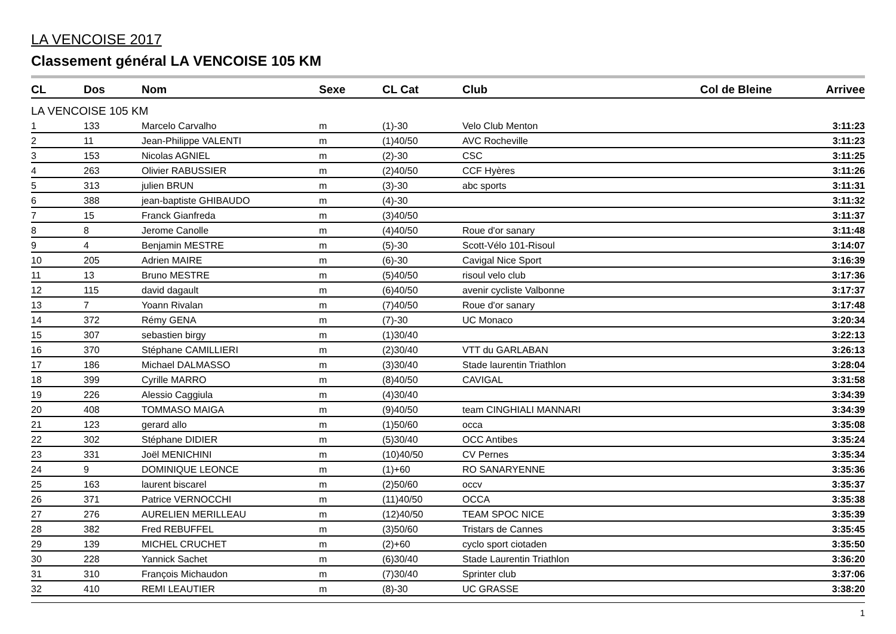LA VENCOISE 2017
Classement général LA VENCOISE 105 KM
| CL | Dos | Nom | Sexe | CL Cat | Club | Col de Bleine | Arrivee |
| --- | --- | --- | --- | --- | --- | --- | --- |
| LA VENCOISE 105 KM | | | | | | | |
| 1 | 133 | Marcelo Carvalho | m | (1)-30 | Velo Club Menton | | 3:11:23 |
| 2 | 11 | Jean-Philippe VALENTI | m | (1)40/50 | AVC Rocheville | | 3:11:23 |
| 3 | 153 | Nicolas AGNIEL | m | (2)-30 | CSC | | 3:11:25 |
| 4 | 263 | Olivier RABUSSIER | m | (2)40/50 | CCF Hyères | | 3:11:26 |
| 5 | 313 | julien BRUN | m | (3)-30 | abc sports | | 3:11:31 |
| 6 | 388 | jean-baptiste GHIBAUDO | m | (4)-30 | | | 3:11:32 |
| 7 | 15 | Franck Gianfreda | m | (3)40/50 | | | 3:11:37 |
| 8 | 8 | Jerome Canolle | m | (4)40/50 | Roue d'or sanary | | 3:11:48 |
| 9 | 4 | Benjamin MESTRE | m | (5)-30 | Scott-Vélo 101-Risoul | | 3:14:07 |
| 10 | 205 | Adrien MAIRE | m | (6)-30 | Cavigal Nice Sport | | 3:16:39 |
| 11 | 13 | Bruno MESTRE | m | (5)40/50 | risoul velo club | | 3:17:36 |
| 12 | 115 | david dagault | m | (6)40/50 | avenir cycliste Valbonne | | 3:17:37 |
| 13 | 7 | Yoann Rivalan | m | (7)40/50 | Roue d'or sanary | | 3:17:48 |
| 14 | 372 | Rémy GENA | m | (7)-30 | UC Monaco | | 3:20:34 |
| 15 | 307 | sebastien birgy | m | (1)30/40 | | | 3:22:13 |
| 16 | 370 | Stéphane CAMILLIERI | m | (2)30/40 | VTT du GARLABAN | | 3:26:13 |
| 17 | 186 | Michael DALMASSO | m | (3)30/40 | Stade laurentin Triathlon | | 3:28:04 |
| 18 | 399 | Cyrille MARRO | m | (8)40/50 | CAVIGAL | | 3:31:58 |
| 19 | 226 | Alessio Caggiula | m | (4)30/40 | | | 3:34:39 |
| 20 | 408 | TOMMASO MAIGA | m | (9)40/50 | team CINGHIALI MANNARI | | 3:34:39 |
| 21 | 123 | gerard allo | m | (1)50/60 | occa | | 3:35:08 |
| 22 | 302 | Stéphane DIDIER | m | (5)30/40 | OCC Antibes | | 3:35:24 |
| 23 | 331 | Joël MENICHINI | m | (10)40/50 | CV Pernes | | 3:35:34 |
| 24 | 9 | DOMINIQUE LEONCE | m | (1)+60 | RO SANARYENNE | | 3:35:36 |
| 25 | 163 | laurent biscarel | m | (2)50/60 | occv | | 3:35:37 |
| 26 | 371 | Patrice VERNOCCHI | m | (11)40/50 | OCCA | | 3:35:38 |
| 27 | 276 | AURELIEN MERILLEAU | m | (12)40/50 | TEAM SPOC NICE | | 3:35:39 |
| 28 | 382 | Fred REBUFFEL | m | (3)50/60 | Tristars de Cannes | | 3:35:45 |
| 29 | 139 | MICHEL CRUCHET | m | (2)+60 | cyclo sport ciotaden | | 3:35:50 |
| 30 | 228 | Yannick Sachet | m | (6)30/40 | Stade Laurentin Triathlon | | 3:36:20 |
| 31 | 310 | François Michaudon | m | (7)30/40 | Sprinter club | | 3:37:06 |
| 32 | 410 | REMI LEAUTIER | m | (8)-30 | UC GRASSE | | 3:38:20 |
1